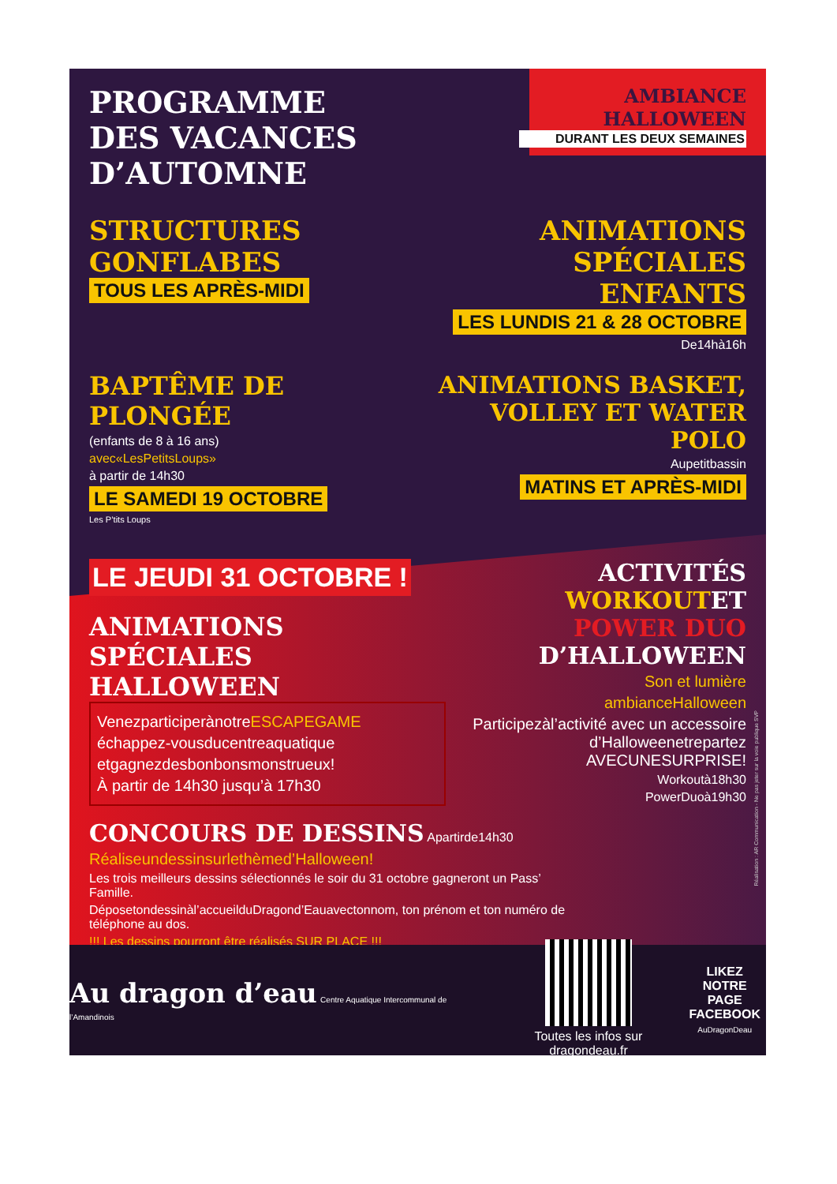PROGRAMME
DES VACANCES D’AUTOMNE
AMBIANCE HALLOWEEN
DURANT LES DEUX SEMAINES
STRUCTURES GONFLABES
TOUS LES APRÈS-MIDI
ANIMATIONS SPÉCIALES ENFANTS
LES LUNDIS 21 & 28 OCTOBRE
De14hà16h
BAPTÊME DE PLONGÉE
(enfants de 8 à 16 ans)
avec«LesPetitsLoups»
à partir de 14h30
LE SAMEDI 19 OCTOBRE
Les P’tits Loups
ANIMATIONS BASKET, VOLLEY ET WATER POLO
Aupetitbassin
MATINS ET APRÈS-MIDI
LE JEUDI 31 OCTOBRE !
ANIMATIONS SPÉCIALES HALLOWEEN
VenezparticiperànotreESCAPEGAME
échappez-vousducentreaquatique
etgagnezdesbonbonsmonstrueux!
À partir de 14h30 jusqu’à 17h30
ACTIVITÉS WORKOUTET POWER DUO D’HALLOWEEN
Son et lumière
ambianceHalloween
Participezàl’activité avec un accessoire d’Halloweenetrepartez AVECUNESURPRISE!
Workoutà18h30
PowerDuoà19h30
CONCOURS DE DESSINS Apartirde14h30
Réaliseundessinsurlethèmed’Halloween!
Les trois meilleurs dessins sélectionnés le soir du 31 octobre gagneront un Pass’ Famille.
Déposetondessinàl’accueilduDragond’Eauavectonnom, ton prénom et ton numéro de téléphone au dos.
!!! Les dessins pourront être réalisés SUR PLACE !!!
Au dragon d’eau Centre Aquatique Intercommunal de l’Amandinois
Toutes les infos sur dragondeau.fr
LIKEZ
NOTRE PAGE
FACEBOOK
AuDragonDeau
Réalisation : AR Communication - Ne pas jeter sur la voie publique SVP